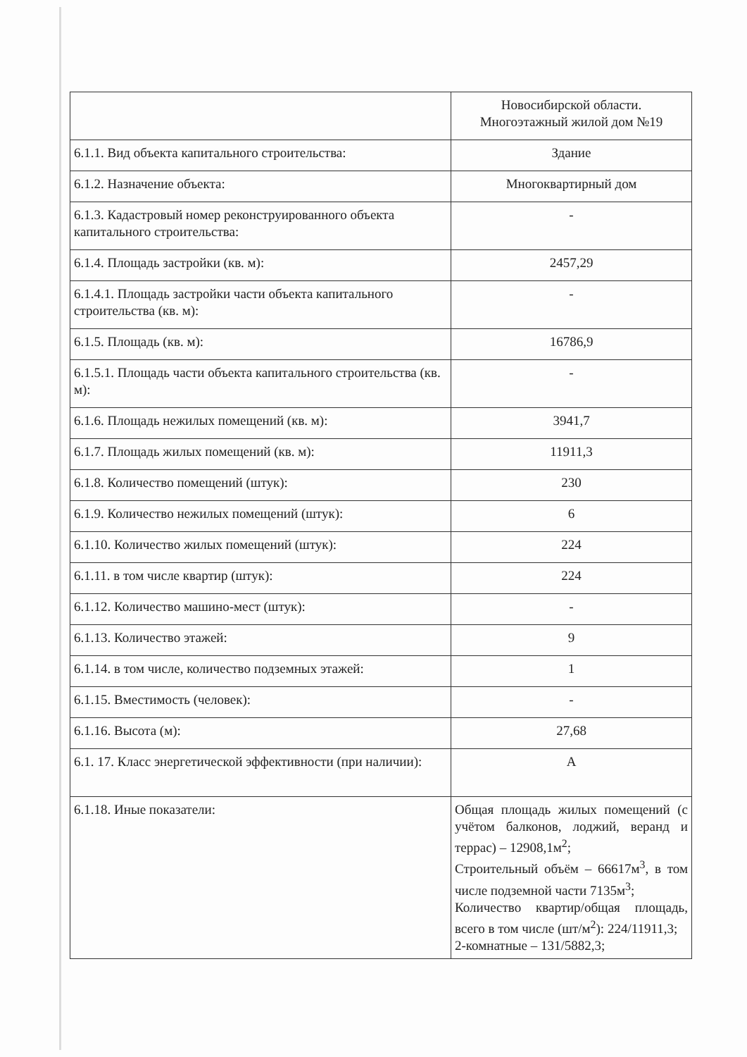| | Новосибирской области. Многоэтажный жилой дом №19 |
| 6.1.1. Вид объекта капитального строительства: | Здание |
| 6.1.2. Назначение объекта: | Многоквартирный дом |
| 6.1.3. Кадастровый номер реконструированного объекта капитального строительства: | - |
| 6.1.4. Площадь застройки (кв. м): | 2457,29 |
| 6.1.4.1. Площадь застройки части объекта капитального строительства (кв. м): | - |
| 6.1.5. Площадь (кв. м): | 16786,9 |
| 6.1.5.1. Площадь части объекта капитального строительства (кв. м): | - |
| 6.1.6. Площадь нежилых помещений (кв. м): | 3941,7 |
| 6.1.7. Площадь жилых помещений (кв. м): | 11911,3 |
| 6.1.8. Количество помещений (штук): | 230 |
| 6.1.9. Количество нежилых помещений (штук): | 6 |
| 6.1.10. Количество жилых помещений (штук): | 224 |
| 6.1.11. в том числе квартир (штук): | 224 |
| 6.1.12. Количество машино-мест (штук): | - |
| 6.1.13. Количество этажей: | 9 |
| 6.1.14. в том числе, количество подземных этажей: | 1 |
| 6.1.15. Вместимость (человек): | - |
| 6.1.16. Высота (м): | 27,68 |
| 6.1. 17. Класс энергетической эффективности (при наличии): | А |
| 6.1.18. Иные показатели: | Общая площадь жилых помещений (с учётом балконов, лоджий, веранд и террас) – 12908,1м<sup>2</sup>; Строительный объём – 66617м<sup>3</sup>, в том числе подземной части 7135м<sup>3</sup>; Количество квартир/общая площадь, всего в том числе (шт/м<sup>2</sup>): 224/11911,3; 2-комнатные – 131/5882,3; |